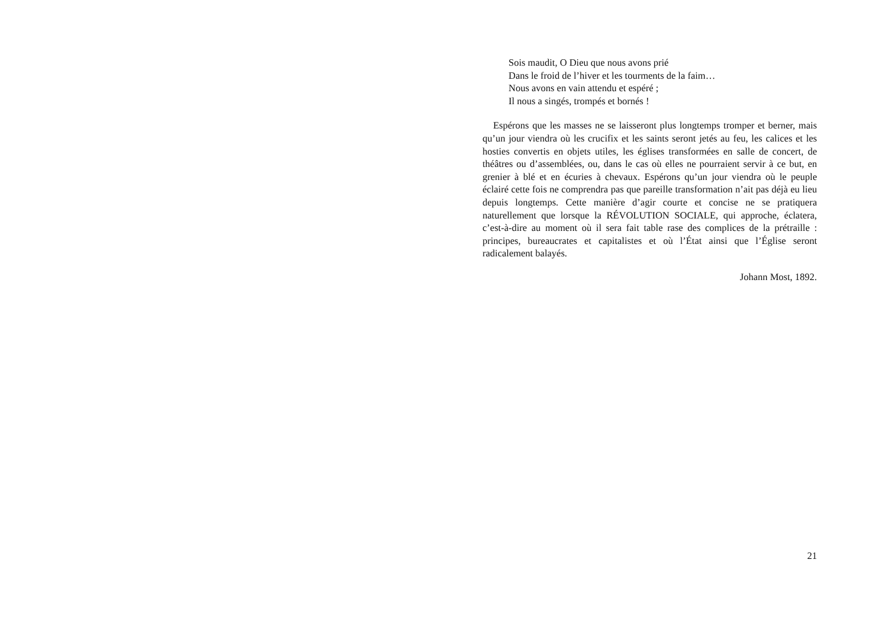Sois maudit, O Dieu que nous avons prié
Dans le froid de l’hiver et les tourments de la faim…
Nous avons en vain attendu et espéré ;
Il nous a singés, trompés et bornés !
Espérons que les masses ne se laisseront plus longtemps tromper et berner, mais qu’un jour viendra où les crucifix et les saints seront jetés au feu, les calices et les hosties convertis en objets utiles, les églises transformées en salle de concert, de théâtres ou d’assemblées, ou, dans le cas où elles ne pourraient servir à ce but, en grenier à blé et en écuries à chevaux. Espérons qu’un jour viendra où le peuple éclairé cette fois ne comprendra pas que pareille transformation n’ait pas déjà eu lieu depuis longtemps. Cette manière d’agir courte et concise ne se pratiquera naturellement que lorsque la RÉVOLUTION SOCIALE, qui approche, éclatera, c’est-à-dire au moment où il sera fait table rase des complices de la prétraille : principes, bureaucrates et capitalistes et où l’État ainsi que l’Église seront radicalement balayés.
Johann Most, 1892.
21